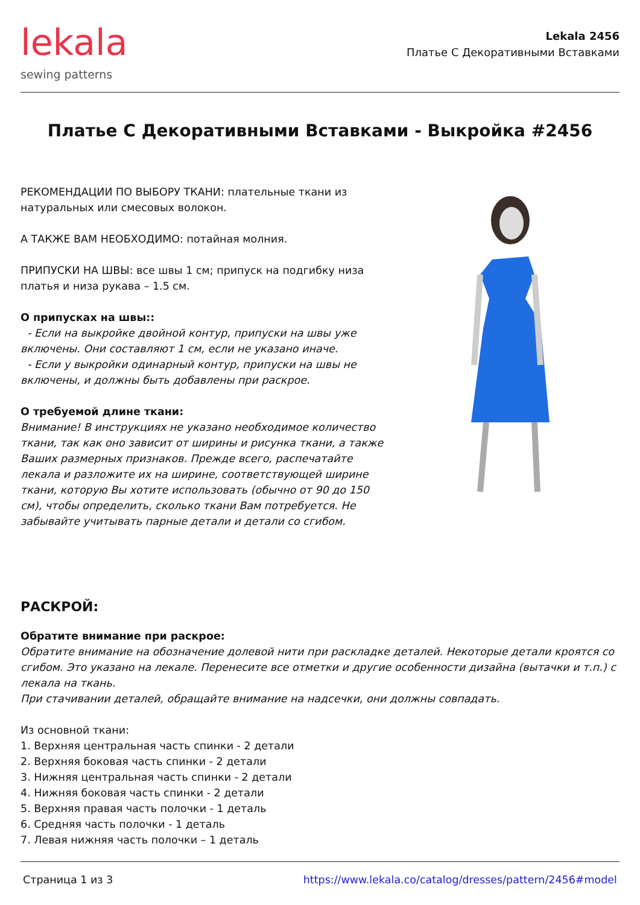lekala
sewing patterns
Lekala 2456
Платье С Декоративными Вставками
Платье С Декоративными Вставками - Выкройка #2456
РЕКОМЕНДАЦИИ ПО ВЫБОРУ ТКАНИ: плательные ткани из натуральных или смесовых волокон.
А ТАКЖЕ ВАМ НЕОБХОДИМО: потайная молния.
ПРИПУСКИ НА ШВЫ: все швы 1 см; припуск на подгибку низа платья и низа рукава – 1.5 см.
О припусках на швы::
- Если на выкройке двойной контур, припуски на швы уже включены. Они составляют 1 см, если не указано иначе.
- Если у выкройки одинарный контур, припуски на швы не включены, и должны быть добавлены при раскрое.
О требуемой длине ткани:
Внимание! В инструкциях не указано необходимое количество ткани, так как оно зависит от ширины и рисунка ткани, а также Ваших размерных признаков. Прежде всего, распечатайте лекала и разложите их на ширине, соответствующей ширине ткани, которую Вы хотите использовать (обычно от 90 до 150 см), чтобы определить, сколько ткани Вам потребуется. Не забывайте учитывать парные детали и детали со сгибом.
РАСКРОЙ:
Обратите внимание при раскрое:
Обратите внимание на обозначение долевой нити при раскладке деталей. Некоторые детали кроятся со сгибом. Это указано на лекале. Перенесите все отметки и другие особенности дизайна (вытачки и т.п.) с лекала на ткань.
При стачивании деталей, обращайте внимание на надсечки, они должны совпадать.
Из основной ткани:
1. Верхняя центральная часть спинки - 2 детали
2. Верхняя боковая часть спинки - 2 детали
3. Нижняя центральная часть спинки - 2 детали
4. Нижняя боковая часть спинки - 2 детали
5. Верхняя правая часть полочки - 1 деталь
6. Средняя часть полочки - 1 деталь
7. Левая нижняя часть полочки – 1 деталь
Страница 1 из 3 https://www.lekala.co/catalog/dresses/pattern/2456#model